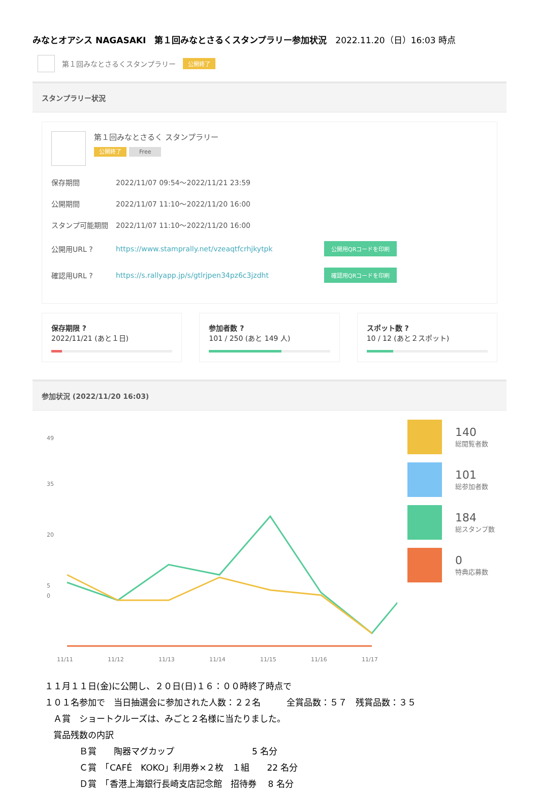みなとオアシス NAGASAKI　第１回みなとさるくスタンプラリー参加状況　2022.11.20（日）16:03 時点
第１回みなとさるくスタンプラリー 公開終了
スタンプラリー状況
第１回みなとさるく スタンプラリー
公開終了 Free
保存期間 2022/11/07 09:54～2022/11/21 23:59
公開期間 2022/11/07 11:10～2022/11/20 16:00
スタンプ可能期間 2022/11/07 11:10～2022/11/20 16:00
公開用URL ? https://www.stamprally.net/vzeaqtfcrhjkytpk 公開用QRコードを印刷
確認用URL ? https://s.rallyapp.jp/s/gtlrjpen34pz6c3jzdht 確認用QRコードを印刷
保存期限 ?
2022/11/21 (あと１日)
参加者数 ?
101 / 250 (あと 149 人)
スポット数 ?
10 / 12 (あと２スポット)
参加状況 (2022/11/20 16:03)
49
35
20
5
0
11/11
11/12
11/13
11/14
11/15
11/16
11/17
140
総閲覧者数
101
総参加者数
184
総スタンプ数
0
特典応募数
１１月１１日(金)に公開し、２０日(日)１６：００時終了時点で
１０１名参加で　当日抽選会に参加された人数：２２名　　　全賞品数：５７　残賞品数：３５
　Ａ賞　ショートクルーズは、みごと２名様に当たりました。
　賞品残数の内訳
　　　　Ｂ賞　　陶器マグカップ　　　　　　　　　5 名分
　　　　Ｃ賞　「CAFÉ　KOKO」利用券×２枚　１組　　22 名分
　　　　Ｄ賞　「香港上海銀行長崎支店記念館　招待券　 8 名分